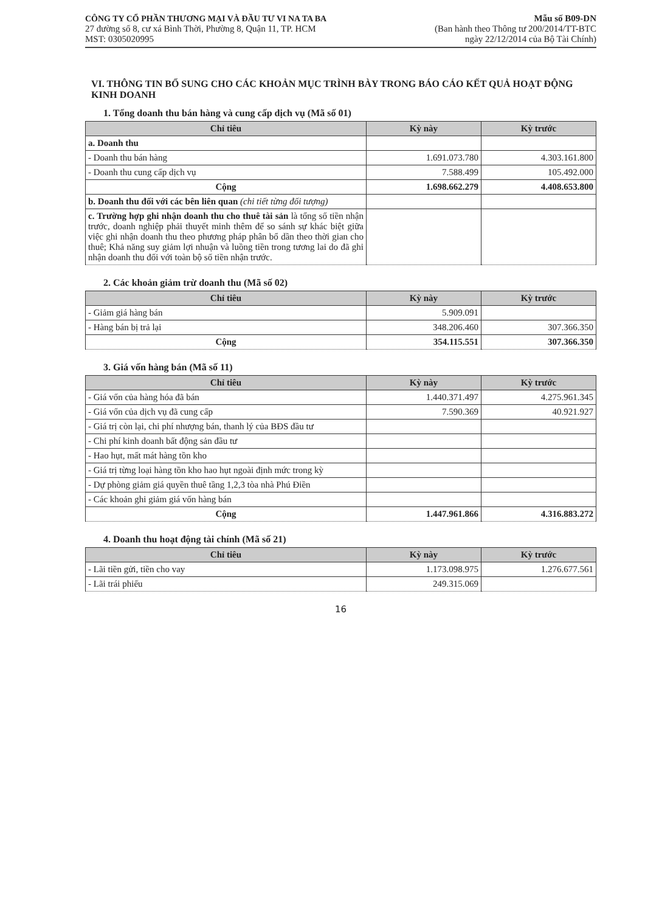CÔNG TY CỔ PHẦN THƯƠNG MẠI VÀ ĐẦU TƯ VI NA TA BA
27 đường số 8, cư xá Bình Thời, Phường 8, Quận 11, TP. HCM
MST: 0305020995
Mẫu số B09-DN
(Ban hành theo Thông tư 200/2014/TT-BTC
ngày 22/12/2014 của Bộ Tài Chính)
VI. THÔNG TIN BỔ SUNG CHO CÁC KHOẢN MỤC TRÌNH BÀY TRONG BÁO CÁO KẾT QUẢ HOẠT ĐỘNG KINH DOANH
1. Tổng doanh thu bán hàng và cung cấp dịch vụ (Mã số 01)
| Chỉ tiêu | Kỳ này | Kỳ trước |
| --- | --- | --- |
| a. Doanh thu | | |
| - Doanh thu bán hàng | 1.691.073.780 | 4.303.161.800 |
| - Doanh thu cung cấp dịch vụ | 7.588.499 | 105.492.000 |
| Cộng | 1.698.662.279 | 4.408.653.800 |
| b. Doanh thu đối với các bên liên quan (chi tiết từng đối tượng) | | |
| c. Trường hợp ghi nhận doanh thu cho thuê tài sản là tổng số tiền nhận trước, doanh nghiệp phải thuyết minh thêm để so sánh sự khác biệt giữa việc ghi nhận doanh thu theo phương pháp phân bổ dần theo thời gian cho thuê; Khả năng suy giảm lợi nhuận và luồng tiền trong tương lai do đã ghi nhận doanh thu đối với toàn bộ số tiền nhận trước. | | |
2. Các khoản giảm trừ doanh thu (Mã số 02)
| Chỉ tiêu | Kỳ này | Kỳ trước |
| --- | --- | --- |
| - Giảm giá hàng bán | 5.909.091 | |
| - Hàng bán bị trả lại | 348.206.460 | 307.366.350 |
| Cộng | 354.115.551 | 307.366.350 |
3. Giá vốn hàng bán (Mã số 11)
| Chỉ tiêu | Kỳ này | Kỳ trước |
| --- | --- | --- |
| - Giá vốn của hàng hóa đã bán | 1.440.371.497 | 4.275.961.345 |
| - Giá vốn của dịch vụ đã cung cấp | 7.590.369 | 40.921.927 |
| - Giá trị còn lại, chi phí nhượng bán, thanh lý của BĐS đầu tư | | |
| - Chi phí kinh doanh bất động sản đầu tư | | |
| - Hao hụt, mất mát hàng tồn kho | | |
| - Giá trị từng loại hàng tồn kho hao hụt ngoài định mức trong kỳ | | |
| - Dự phòng giảm giá quyền thuê tầng 1,2,3 tòa nhà Phú Điền | | |
| - Các khoản ghi giảm giá vốn hàng bán | | |
| Cộng | 1.447.961.866 | 4.316.883.272 |
4. Doanh thu hoạt động tài chính (Mã số 21)
| Chỉ tiêu | Kỳ này | Kỳ trước |
| --- | --- | --- |
| - Lãi tiền gửi, tiền cho vay | 1.173.098.975 | 1.276.677.561 |
| - Lãi trái phiếu | 249.315.069 | |
16